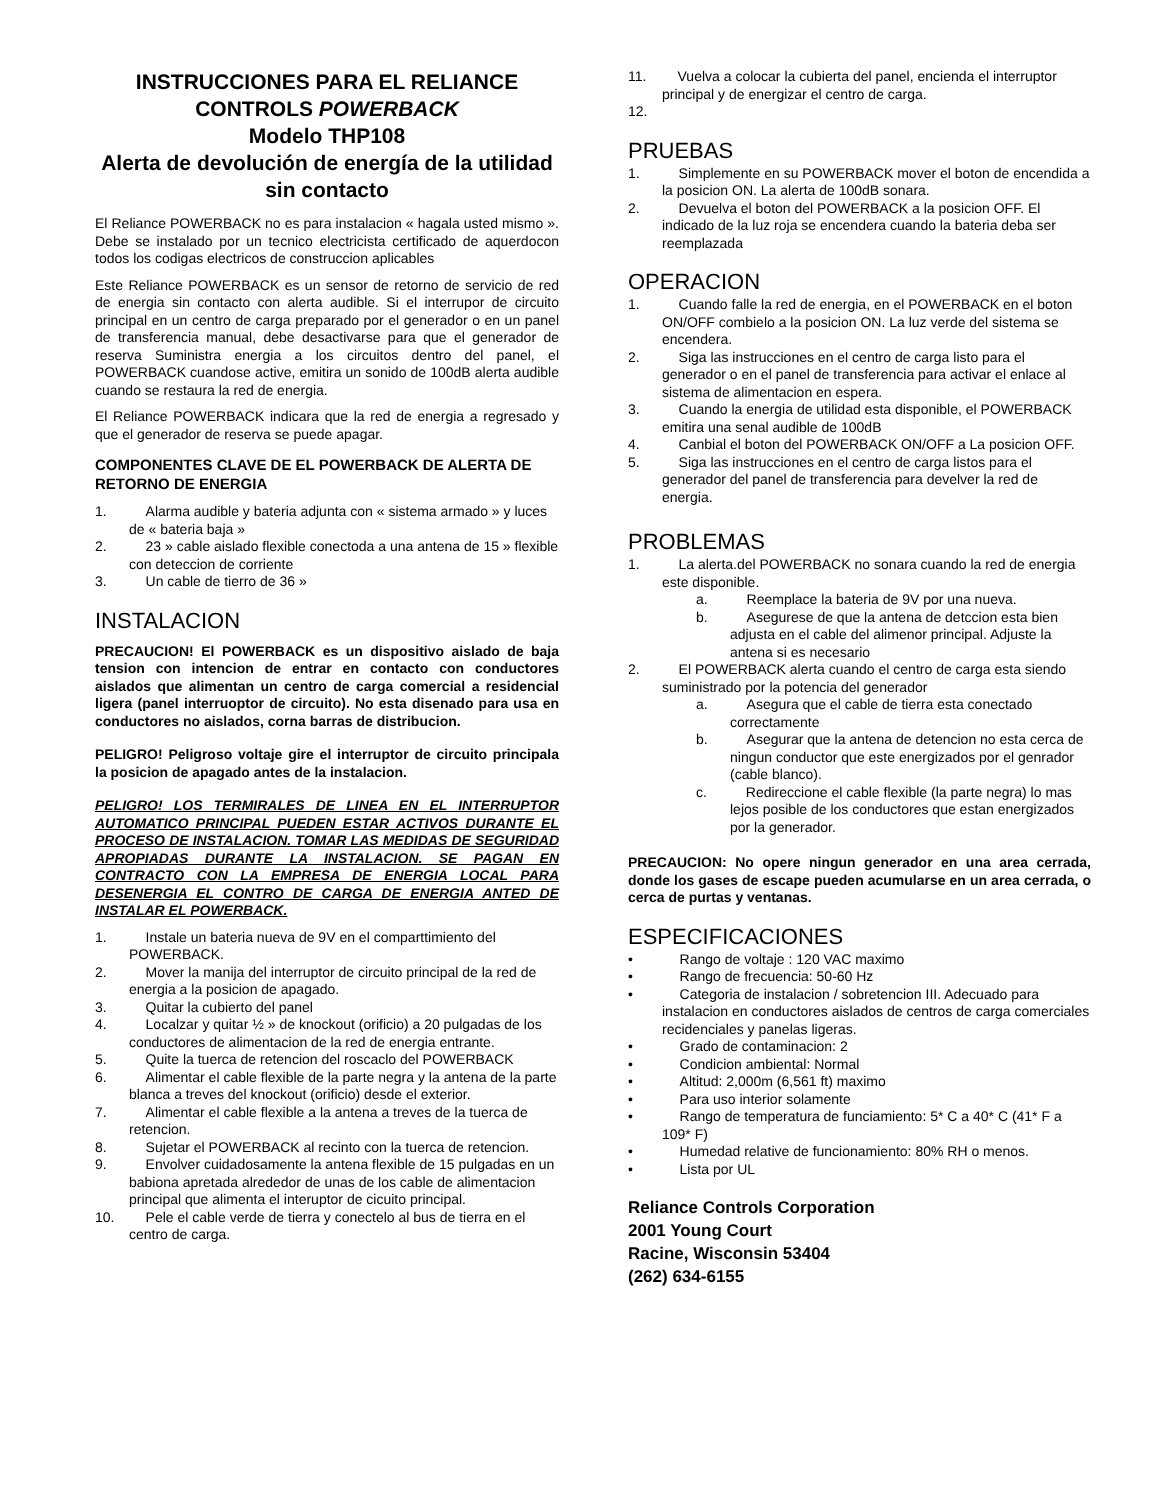INSTRUCCIONES PARA EL RELIANCE CONTROLS POWERBACK
Modelo THP108
Alerta de devolución de energía de la utilidad sin contacto
El Reliance POWERBACK no es para instalacion « hagala usted mismo ». Debe se instalado por un tecnico electricista certificado de aquerdocon todos los codigas electricos de construccion aplicables
Este Reliance POWERBACK es un sensor de retorno de servicio de red de energia sin contacto con alerta audible. Si el interrupor de circuito principal en un centro de carga preparado por el generador o en un panel de transferencia manual, debe desactivarse para que el generador de reserva Suministra energia a los circuitos dentro del panel, el POWERBACK cuandose active, emitira un sonido de 100dB alerta audible cuando se restaura la red de energia.
El Reliance POWERBACK indicara que la red de energia a regresado y que el generador de reserva se puede apagar.
COMPONENTES CLAVE DE EL POWERBACK DE ALERTA DE RETORNO DE ENERGIA
1. Alarma audible y bateria adjunta con « sistema armado » y luces de « bateria baja »
2. 23 » cable aislado flexible conectoda a una antena de 15 » flexible con deteccion de corriente
3. Un cable de tierro de 36 »
INSTALACION
PRECAUCION! El POWERBACK es un dispositivo aislado de baja tension con intencion de entrar en contacto con conductores aislados que alimentan un centro de carga comercial a residencial ligera (panel interruoptor de circuito). No esta disenado para usa en conductores no aislados, corna barras de distribucion.
PELIGRO! Peligroso voltaje gire el interruptor de circuito principala la posicion de apagado antes de la instalacion.
PELIGRO! LOS TERMIRALES DE LINEA EN EL INTERRUPTOR AUTOMATICO PRINCIPAL PUEDEN ESTAR ACTIVOS DURANTE EL PROCESO DE INSTALACION. TOMAR LAS MEDIDAS DE SEGURIDAD APROPIADAS DURANTE LA INSTALACION. SE PAGAN EN CONTRACTO CON LA EMPRESA DE ENERGIA LOCAL PARA DESENERGIA EL CONTRO DE CARGA DE ENERGIA ANTED DE INSTALAR EL POWERBACK.
1. Instale un bateria nueva de 9V en el comparttimiento del POWERBACK.
2. Mover la manija del interruptor de circuito principal de la red de energia a la posicion de apagado.
3. Quitar la cubierto del panel
4. Localzar y quitar ½ » de knockout (orificio) a 20 pulgadas de los conductores de alimentacion de la red de energia entrante.
5. Quite la tuerca de retencion del roscaclo del POWERBACK
6. Alimentar el cable flexible de la parte negra y la antena de la parte blanca a treves del knockout (orificio) desde el exterior.
7. Alimentar el cable flexible a la antena a treves de la tuerca de retencion.
8. Sujetar el POWERBACK al recinto con la tuerca de retencion.
9. Envolver cuidadosamente la antena flexible de 15 pulgadas en un babiona apretada alrededor de unas de los cable de alimentacion principal que alimenta el interuptor de cicuito principal.
10. Pele el cable verde de tierra y conectelo al bus de tierra en el centro de carga.
11. Vuelva a colocar la cubierta del panel, encienda el interruptor principal y de energizar el centro de carga.
12.
PRUEBAS
1. Simplemente en su POWERBACK mover el boton de encendida a la posicion ON. La alerta de 100dB sonara.
2. Devuelva el boton del POWERBACK a la posicion OFF. El indicado de la luz roja se encendera cuando la bateria deba ser reemplazada
OPERACION
1. Cuando falle la red de energia, en el POWERBACK en el boton ON/OFF combielo a la posicion ON. La luz verde del sistema se encendera.
2. Siga las instrucciones en el centro de carga listo para el generador o en el panel de transferencia para activar el enlace al sistema de alimentacion en espera.
3. Cuando la energia de utilidad esta disponible, el POWERBACK emitira una senal audible de 100dB
4. Canbial el boton del POWERBACK ON/OFF a La posicion OFF.
5. Siga las instrucciones en el centro de carga listos para el generador del panel de transferencia para develver la red de energia.
PROBLEMAS
1. La alerta.del POWERBACK no sonara cuando la red de energia este disponible.
a. Reemplace la bateria de 9V por una nueva.
b. Asegurese de que la antena de detccion esta bien adjusta en el cable del alimenor principal. Adjuste la antena si es necesario
2. El POWERBACK alerta cuando el centro de carga esta siendo suministrado por la potencia del generador
a. Asegura que el cable de tierra esta conectado correctamente
b. Asegurar que la antena de detencion no esta cerca de ningun conductor que este energizados por el genrador (cable blanco).
c. Redireccione el cable flexible (la parte negra) lo mas lejos posible de los conductores que estan energizados por la generador.
PRECAUCION: No opere ningun generador en una area cerrada, donde los gases de escape pueden acumularse en un area cerrada, o cerca de purtas y ventanas.
ESPECIFICACIONES
• Rango de voltaje : 120 VAC maximo
• Rango de frecuencia: 50-60 Hz
• Categoria de instalacion / sobretencion III. Adecuado para instalacion en conductores aislados de centros de carga comerciales recidenciales y panelas ligeras.
• Grado de contaminacion: 2
• Condicion ambiental: Normal
• Altitud: 2,000m (6,561 ft) maximo
• Para uso interior solamente
• Rango de temperatura de funciamiento: 5* C a 40* C (41* F a 109* F)
• Humedad relative de funcionamiento: 80% RH o menos.
• Lista por UL
Reliance Controls Corporation
2001 Young Court
Racine, Wisconsin 53404
(262) 634-6155